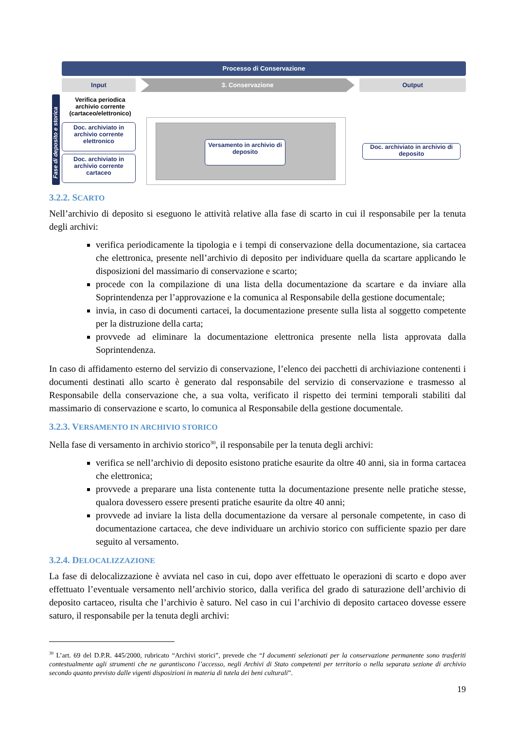Processo di Conservazione
Input 3. Conservazione Output
Fase di deposito e storica
Verifica periodica archivio corrente (cartaceo/elettronico)
Doc. archiviato in archivio corrente elettronico
Doc. archiviato in archivio corrente cartaceo
Versamento in archivio di deposito
Doc. archiviato in archivio di deposito
3.2.2. SCARTO
Nell’archivio di deposito si eseguono le attività relative alla fase di scarto in cui il responsabile per la tenuta degli archivi:
verifica periodicamente la tipologia e i tempi di conservazione della documentazione, sia cartacea che elettronica, presente nell’archivio di deposito per individuare quella da scartare applicando le disposizioni del massimario di conservazione e scarto;
procede con la compilazione di una lista della documentazione da scartare e da inviare alla Soprintendenza per l’approvazione e la comunica al Responsabile della gestione documentale;
invia, in caso di documenti cartacei, la documentazione presente sulla lista al soggetto competente per la distruzione della carta;
provvede ad eliminare la documentazione elettronica presente nella lista approvata dalla Soprintendenza.
In caso di affidamento esterno del servizio di conservazione, l’elenco dei pacchetti di archiviazione contenenti i documenti destinati allo scarto è generato dal responsabile del servizio di conservazione e trasmesso al Responsabile della conservazione che, a sua volta, verificato il rispetto dei termini temporali stabiliti dal massimario di conservazione e scarto, lo comunica al Responsabile della gestione documentale.
3.2.3. VERSAMENTO IN ARCHIVIO STORICO
Nella fase di versamento in archivio storico<sup>30</sup>, il responsabile per la tenuta degli archivi:
verifica se nell’archivio di deposito esistono pratiche esaurite da oltre 40 anni, sia in forma cartacea che elettronica;
provvede a preparare una lista contenente tutta la documentazione presente nelle pratiche stesse, qualora dovessero essere presenti pratiche esaurite da oltre 40 anni;
provvede ad inviare la lista della documentazione da versare al personale competente, in caso di documentazione cartacea, che deve individuare un archivio storico con sufficiente spazio per dare seguito al versamento.
3.2.4. DELOCALIZZAZIONE
La fase di delocalizzazione è avviata nel caso in cui, dopo aver effettuato le operazioni di scarto e dopo aver effettuato l’eventuale versamento nell’archivio storico, dalla verifica del grado di saturazione dell’archivio di deposito cartaceo, risulta che l’archivio è saturo. Nel caso in cui l’archivio di deposito cartaceo dovesse essere saturo, il responsabile per la tenuta degli archivi:
<sup>30</sup> L’art. 69 del D.P.R. 445/2000, rubricato “Archivi storici”, prevede che “I documenti selezionati per la conservazione permanente sono trasferiti contestualmente agli strumenti che ne garantiscono l’accesso, negli Archivi di Stato competenti per territorio o nella separata sezione di archivio secondo quanto previsto dalle vigenti disposizioni in materia di tutela dei beni culturali”.
19